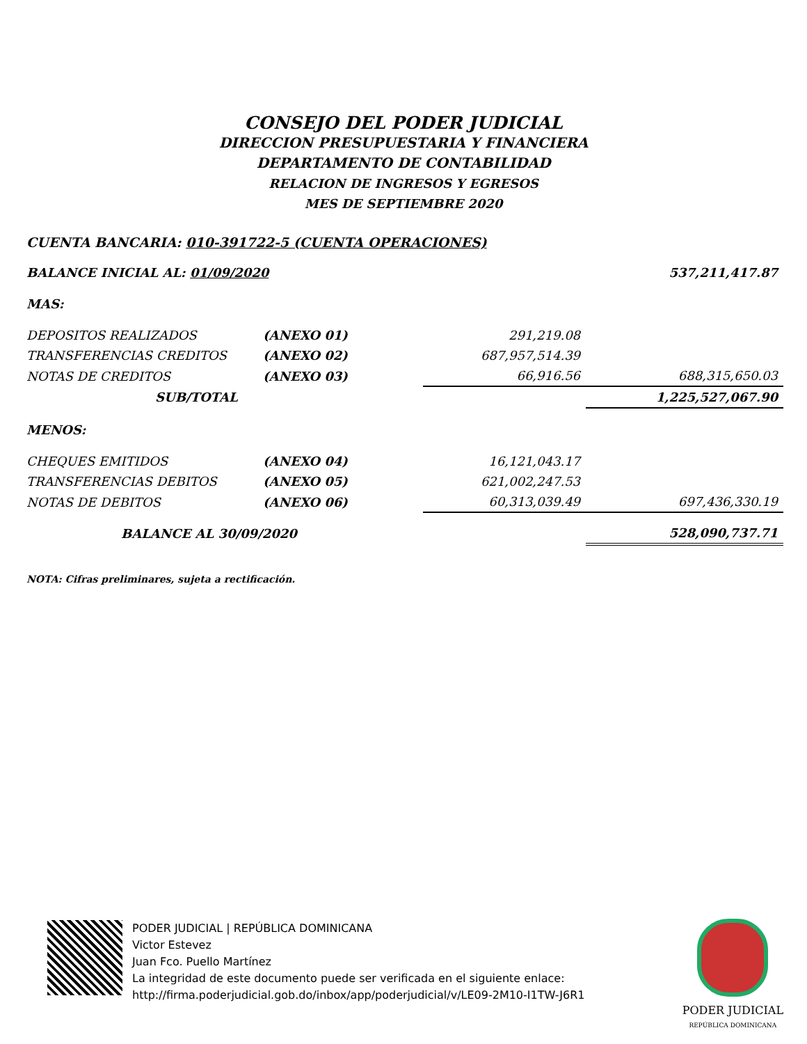CONSEJO DEL PODER JUDICIAL
DIRECCION PRESUPUESTARIA Y FINANCIERA
DEPARTAMENTO DE CONTABILIDAD
RELACION DE INGRESOS Y EGRESOS
MES DE SEPTIEMBRE 2020
CUENTA BANCARIA: 010-391722-5 (CUENTA OPERACIONES)
| BALANCE INICIAL AL: 01/09/2020 | | | 537,211,417.87 |
| MAS: | | | |
| DEPOSITOS REALIZADOS | (ANEXO 01) | 291,219.08 | |
| TRANSFERENCIAS CREDITOS | (ANEXO 02) | 687,957,514.39 | |
| NOTAS DE CREDITOS | (ANEXO 03) | 66,916.56 | 688,315,650.03 |
| SUB/TOTAL | | | 1,225,527,067.90 |
| MENOS: | | | |
| CHEQUES EMITIDOS | (ANEXO 04) | 16,121,043.17 | |
| TRANSFERENCIAS DEBITOS | (ANEXO 05) | 621,002,247.53 | |
| NOTAS DE DEBITOS | (ANEXO 06) | 60,313,039.49 | 697,436,330.19 |
| BALANCE AL 30/09/2020 | | | 528,090,737.71 |
NOTA: Cifras preliminares, sujeta a rectificación.
PODER JUDICIAL | REPÚBLICA DOMINICANA
Victor Estevez
Juan Fco. Puello Martínez
La integridad de este documento puede ser verificada en el siguiente enlace:
http://firma.poderjudicial.gob.do/inbox/app/poderjudicial/v/LE09-2M10-I1TW-J6R1
PODER JUDICIAL
REPÚBLICA DOMINICANA